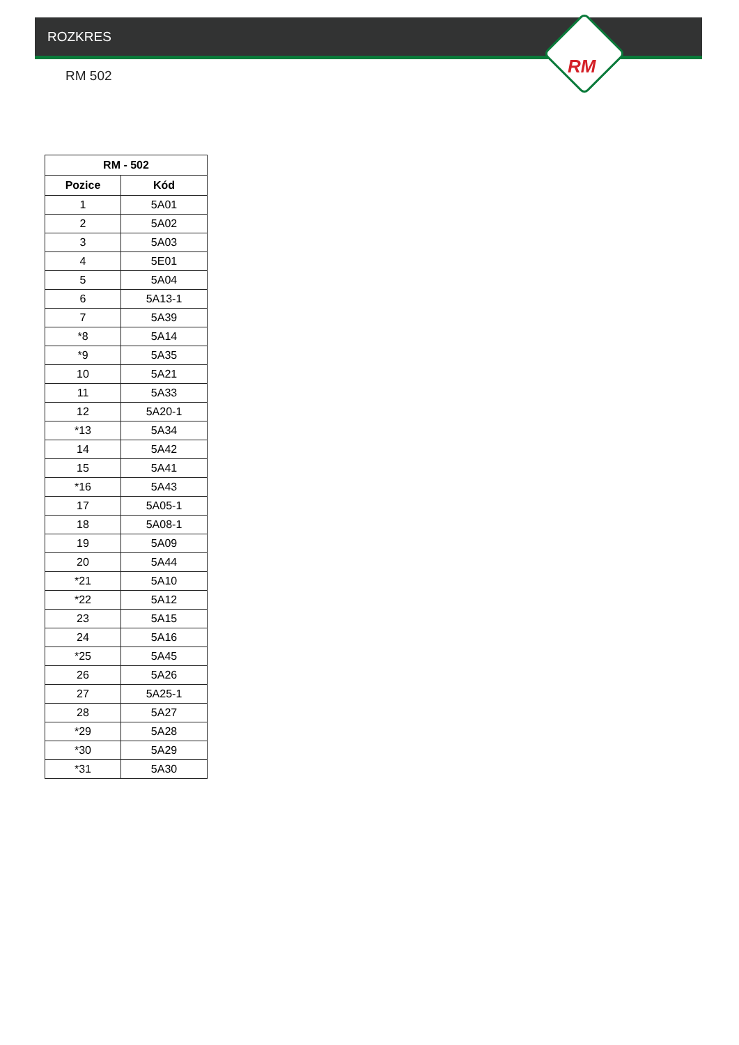ROZKRES
RM
RM 502
| RM - 502 | |
| --- | --- |
| Pozice | Kód |
| 1 | 5A01 |
| 2 | 5A02 |
| 3 | 5A03 |
| 4 | 5E01 |
| 5 | 5A04 |
| 6 | 5A13-1 |
| 7 | 5A39 |
| *8 | 5A14 |
| *9 | 5A35 |
| 10 | 5A21 |
| 11 | 5A33 |
| 12 | 5A20-1 |
| *13 | 5A34 |
| 14 | 5A42 |
| 15 | 5A41 |
| *16 | 5A43 |
| 17 | 5A05-1 |
| 18 | 5A08-1 |
| 19 | 5A09 |
| 20 | 5A44 |
| *21 | 5A10 |
| *22 | 5A12 |
| 23 | 5A15 |
| 24 | 5A16 |
| *25 | 5A45 |
| 26 | 5A26 |
| 27 | 5A25-1 |
| 28 | 5A27 |
| *29 | 5A28 |
| *30 | 5A29 |
| *31 | 5A30 |